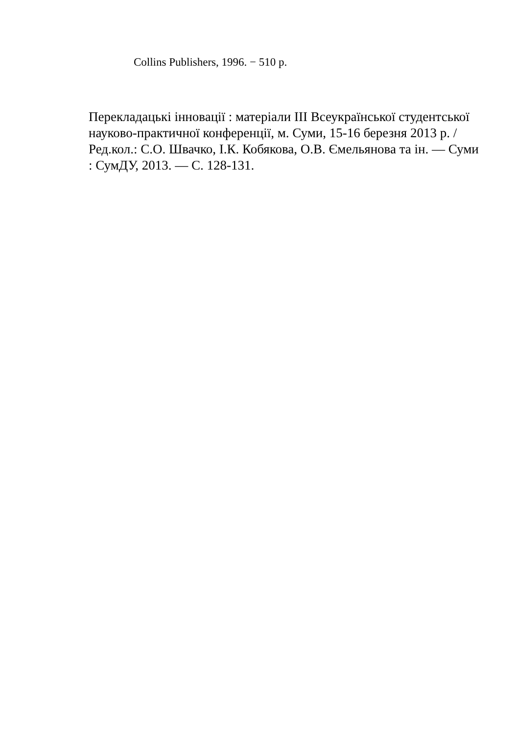Collins Publishers, 1996. − 510 p.
Перекладацькі інновації : матеріали ІІІ Всеукраїнської студентської науково-практичної конференції, м. Суми, 15-16 березня 2013 р. / Ред.кол.: С.О. Швачко, І.К. Кобякова, О.В. Ємельянова та ін. — Суми : СумДУ, 2013. — С. 128-131.